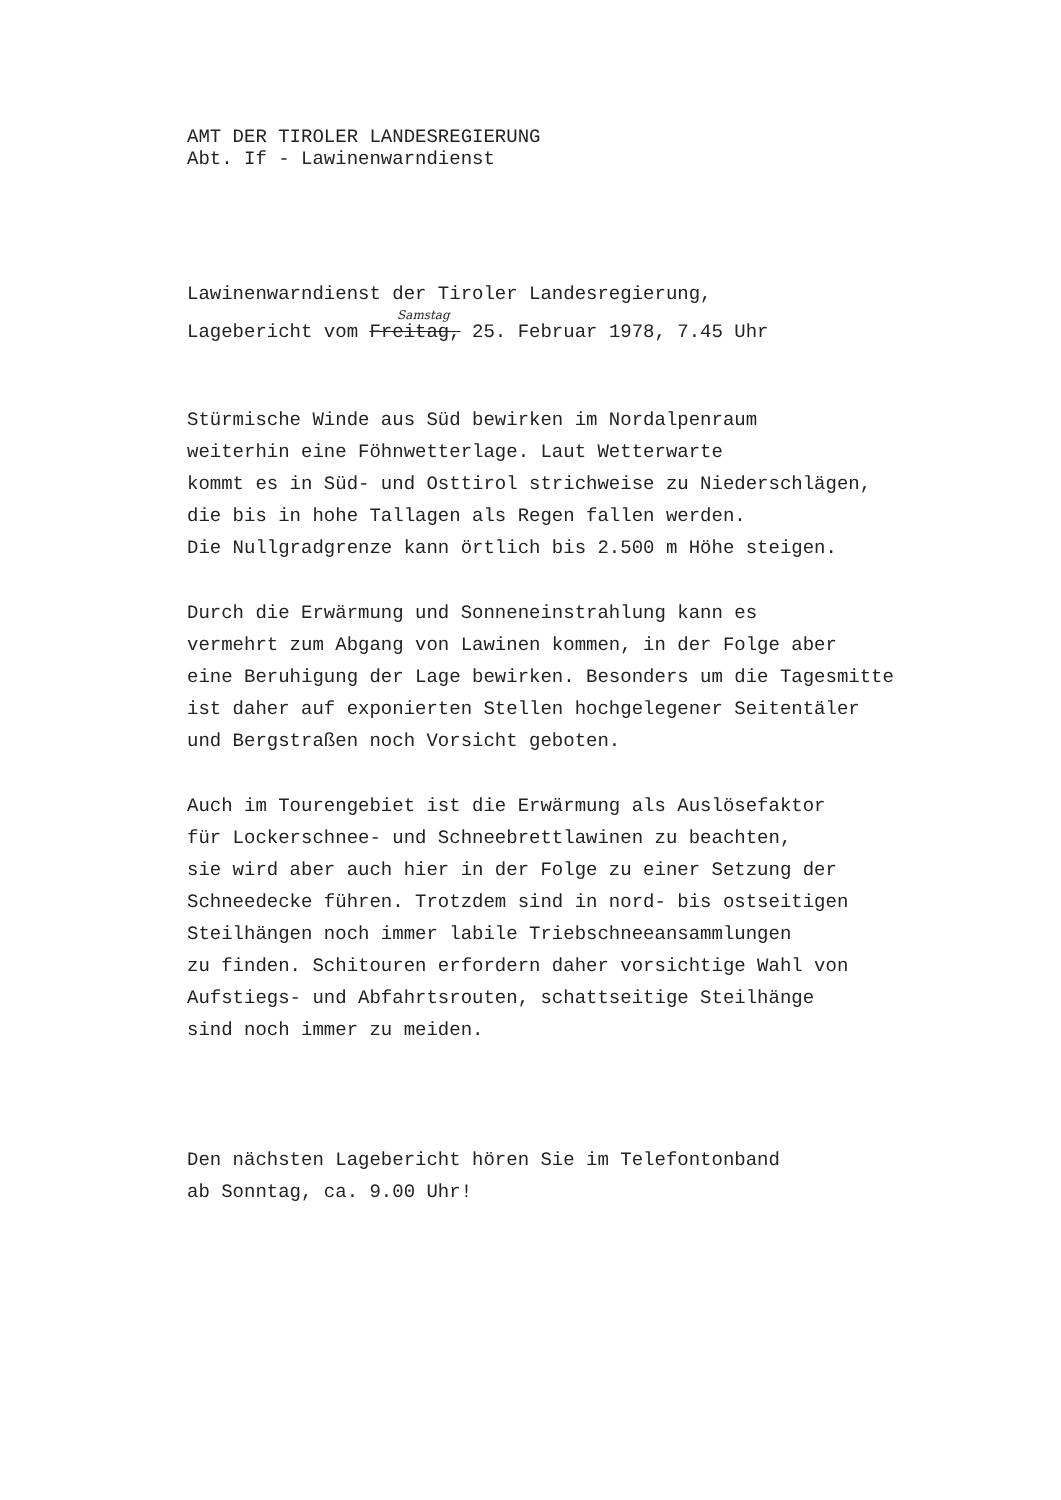AMT DER TIROLER LANDESREGIERUNG
Abt. If - Lawinenwarndienst
Lawinenwarndienst der Tiroler Landesregierung,
Samstag
Lagebericht vom Freitag, 25. Februar 1978, 7.45 Uhr
Stürmische Winde aus Süd bewirken im Nordalpenraum
weiterhin eine Föhnwetterlage. Laut Wetterwarte
kommt es in Süd- und Osttirol strichweise zu Niederschlägen,
die bis in hohe Tallagen als Regen fallen werden.
Die Nullgradgrenze kann örtlich bis 2.500 m Höhe steigen.
Durch die Erwärmung und Sonneneinstrahlung kann es
vermehrt zum Abgang von Lawinen kommen, in der Folge aber
eine Beruhigung der Lage bewirken. Besonders um die Tagesmitte
ist daher auf exponierten Stellen hochgelegener Seitentäler
und Bergstraßen noch Vorsicht geboten.
Auch im Tourengebiet ist die Erwärmung als Auslösefaktor
für Lockerschnee- und Schneebrettlawinen zu beachten,
sie wird aber auch hier in der Folge zu einer Setzung der
Schneedecke führen. Trotzdem sind in nord- bis ostseitigen
Steilhängen noch immer labile Triebschneeansammlungen
zu finden. Schitouren erfordern daher vorsichtige Wahl von
Aufstiegs- und Abfahrtsrouten, schattseitige Steilhänge
sind noch immer zu meiden.
Den nächsten Lagebericht hören Sie im Telefontonband
ab Sonntag, ca. 9.00 Uhr!